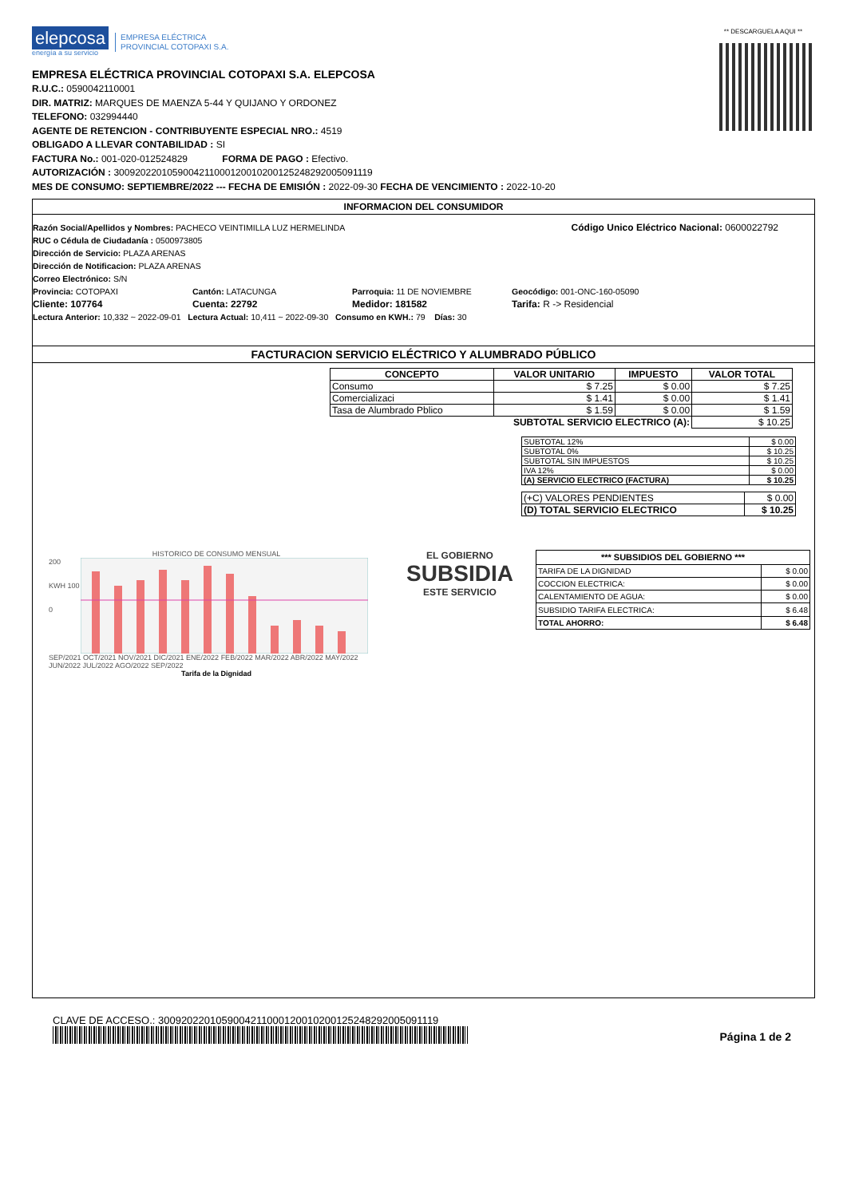elepcosa
energía a su servicio
EMPRESA ELÉCTRICA
PROVINCIAL COTOPAXI S.A.
EMPRESA ELÉCTRICA PROVINCIAL COTOPAXI S.A. ELEPCOSA
R.U.C.: 0590042110001
DIR. MATRIZ: MARQUES DE MAENZA 5-44 Y QUIJANO Y ORDONEZ
TELEFONO: 032994440
AGENTE DE RETENCION - CONTRIBUYENTE ESPECIAL NRO.: 4519
OBLIGADO A LLEVAR CONTABILIDAD : SI
FACTURA No.: 001-020-012524829 FORMA DE PAGO : Efectivo.
AUTORIZACIÓN : 3009202201059004211000120010200125248292005091119
MES DE CONSUMO: SEPTIEMBRE/2022 --- FECHA DE EMISIÓN : 2022-09-30 FECHA DE VENCIMIENTO : 2022-10-20
** DESCARGUELA AQUI **
INFORMACION DEL CONSUMIDOR
Razón Social/Apellidos y Nombres: PACHECO VEINTIMILLA LUZ HERMELINDA Código Unico Eléctrico Nacional: 0600022792
RUC o Cédula de Ciudadanía : 0500973805
Dirección de Servicio: PLAZA ARENAS
Dirección de Notificacion: PLAZA ARENAS
Correo Electrónico: S/N
Provincia: COTOPAXI Cantón: LATACUNGA Parroquia: 11 DE NOVIEMBRE Geocódigo: 001-ONC-160-05090
Cliente: 107764 Cuenta: 22792 Medidor: 181582 Tarifa: R -> Residencial
Lectura Anterior: 10,332 ~ 2022-09-01 Lectura Actual: 10,411 ~ 2022-09-30 Consumo en KWH.: 79 Días: 30
FACTURACION SERVICIO ELÉCTRICO Y ALUMBRADO PÚBLICO
| CONCEPTO | VALOR UNITARIO | IMPUESTO | VALOR TOTAL |
| --- | --- | --- | --- |
| Consumo | $ 7.25 | $ 0.00 | $ 7.25 |
| Comercializaci | $ 1.41 | $ 0.00 | $ 1.41 |
| Tasa de Alumbrado Pblico | $ 1.59 | $ 0.00 | $ 1.59 |
| SUBTOTAL SERVICIO ELECTRICO (A): | | | $ 10.25 |
| SUBTOTAL 12% | $ 0.00 |
| SUBTOTAL 0% | $ 10.25 |
| SUBTOTAL SIN IMPUESTOS | $ 10.25 |
| IVA 12% | $ 0.00 |
| (A) SERVICIO ELECTRICO (FACTURA) | $ 10.25 |
| (+C) VALORES PENDIENTES | $ 0.00 |
| (D) TOTAL SERVICIO ELECTRICO | $ 10.25 |
HISTORICO DE CONSUMO MENSUAL
200
KWH 100
0
SEP/2021 OCT/2021 NOV/2021 DIC/2021 ENE/2022 FEB/2022 MAR/2022 ABR/2022 MAY/2022 JUN/2022 JUL/2022 AGO/2022 SEP/2022
Tarifa de la Dignidad
EL GOBIERNO
SUBSIDIA
ESTE SERVICIO
| *** SUBSIDIOS DEL GOBIERNO *** | |
| --- | --- |
| TARIFA DE LA DIGNIDAD | $ 0.00 |
| COCCION ELECTRICA: | $ 0.00 |
| CALENTAMIENTO DE AGUA: | $ 0.00 |
| SUBSIDIO TARIFA ELECTRICA: | $ 6.48 |
| TOTAL AHORRO: | $ 6.48 |
CLAVE DE ACCESO.: 3009202201059004211000120010200125248292005091119
Página 1 de 2